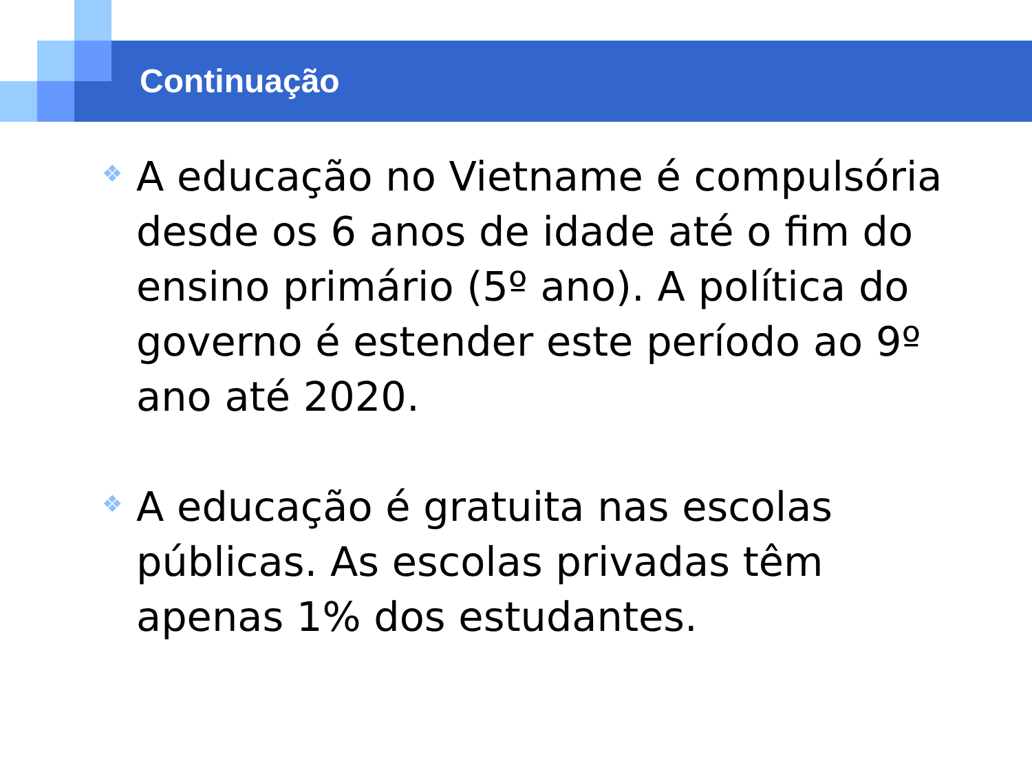Continuação
❖ A educação no Vietname é compulsória desde os 6 anos de idade até o fim do ensino primário (5º ano). A política do governo é estender este período ao 9º ano até 2020.
❖ A educação é gratuita nas escolas públicas. As escolas privadas têm apenas 1% dos estudantes.